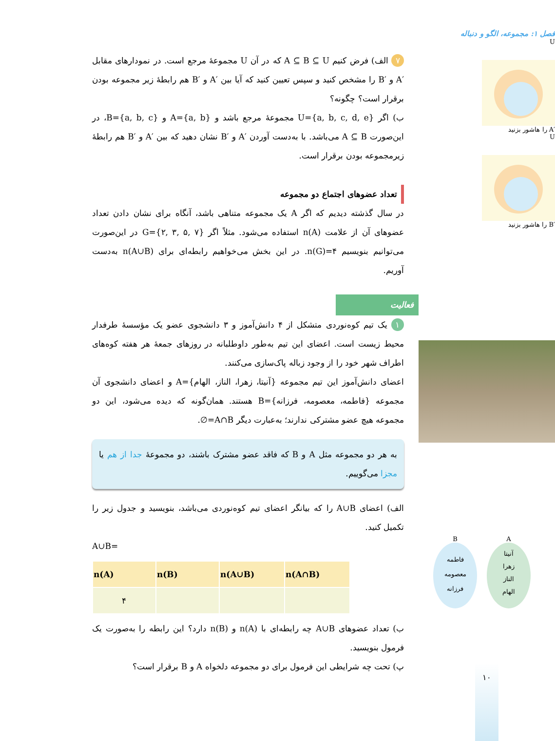فصل ۱: مجموعه، الگو و دنباله
U
′A را هاشور بزنید
U
′B را هاشور بزنید
A
آنیتا
زهرا
الناز
الهام
B
فاطمه
معصومه
فرزانه
۷ الف) فرض کنیم A ⊆ B ⊆ U که در آن U مجموعهٔ مرجع است. در نمودارهای مقابل ′A و ′B را مشخص کنید و سپس تعیین کنید که آیا بین ′A و ′B هم رابطهٔ زیر مجموعه بودن برقرار است؟ چگونه؟
ب) اگر U={a, b, c, d, e} مجموعهٔ مرجع باشد و A={a, b} و B={a, b, c}، در این‌صورت A ⊆ B می‌باشد. با به‌دست آوردن ′A و ′B نشان دهید که بین ′A و ′B هم رابطهٔ زیرمجموعه بودن برقرار است.
تعداد عضوهای اجتماع دو مجموعه
در سال گذشته دیدیم که اگر A یک مجموعه متناهی باشد، آنگاه برای نشان دادن تعداد عضوهای آن از علامت n(A) استفاده می‌شود. مثلاً اگر G={۲, ۳, ۵, ۷} در این‌صورت می‌توانیم بنویسیم n(G)=۴. در این بخش می‌خواهیم رابطه‌ای برای n(A∪B) به‌دست آوریم.
فعالیت
۱ یک تیم کوه‌نوردی متشکل از ۴ دانش‌آموز و ۳ دانشجوی عضو یک مؤسسهٔ طرفدار محیط زیست است. اعضای این تیم به‌طور داوطلبانه در روزهای جمعهٔ هر هفته کوه‌های اطراف شهر خود را از وجود زباله پاک‌سازی می‌کنند.
اعضای دانش‌آموز این تیم مجموعه {آنیتا، زهرا، الناز، الهام}=A و اعضای دانشجوی آن مجموعه {فاطمه، معصومه، فرزانه}=B هستند. همان‌گونه که دیده می‌شود، این دو مجموعه هیچ عضو مشترکی ندارند؛ به‌عبارت دیگر A∩B=∅.
به هر دو مجموعه مثل A و B که فاقد عضو مشترک باشند، دو مجموعهٔ جدا از هم یا مجزا می‌گوییم.
الف) اعضای A∪B را که بیانگر اعضای تیم کوه‌نوردی می‌باشد، بنویسید و جدول زیر را تکمیل کنید.
A∪B=
| n(A) | n(B) | n(A∪B) | n(A∩B) |
| --- | --- | --- | --- |
| ۴ | | | |
ب) تعداد عضوهای A∪B چه رابطه‌ای با n(A) و n(B) دارد؟ این رابطه را به‌صورت یک فرمول بنویسید.
پ) تحت چه شرایطی این فرمول برای دو مجموعه دلخواه A و B برقرار است؟
۱۰